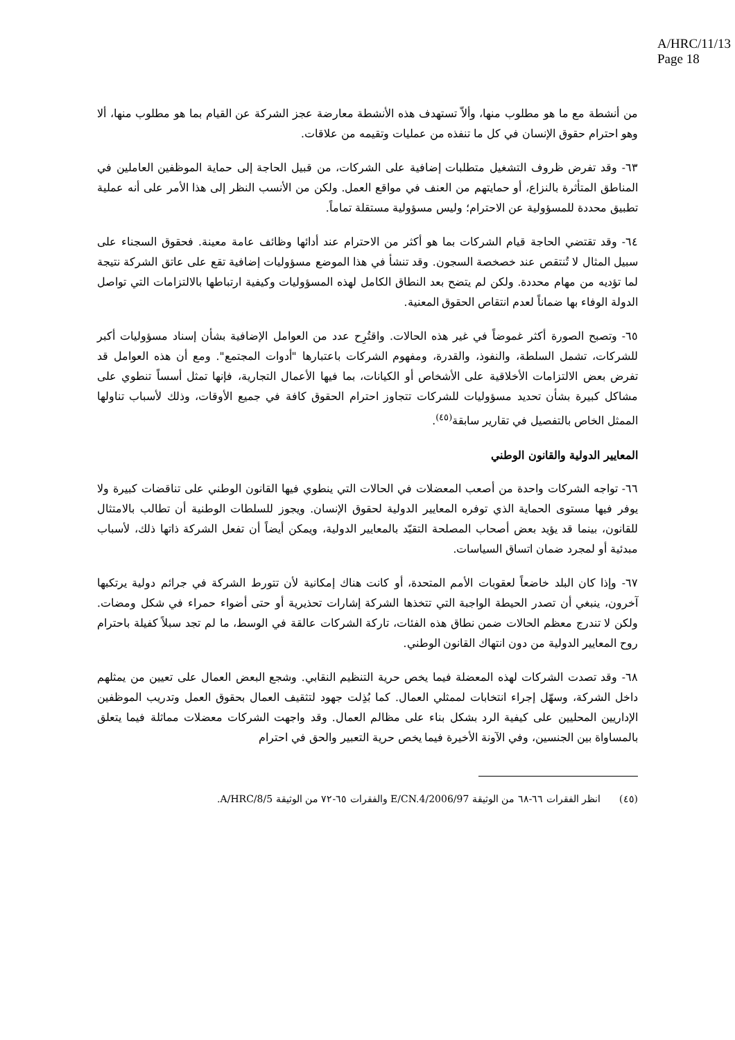A/HRC/11/13
Page 18
من أنشطة مع ما هو مطلوب منها، وألاّ تستهدف هذه الأنشطة معارضة عجز الشركة عن القيام بما هو مطلوب منها، ألا وهو احترام حقوق الإنسان في كل ما تنفذه من عمليات وتقيمه من علاقات.
٦٣- وقد تفرض ظروف التشغيل متطلبات إضافية على الشركات، من قبيل الحاجة إلى حماية الموظفين العاملين في المناطق المتأثرة بالنزاع، أو حمايتهم من العنف في مواقع العمل. ولكن من الأنسب النظر إلى هذا الأمر على أنه عملية تطبيق محددة للمسؤولية عن الاحترام؛ وليس مسؤولية مستقلة تماماً.
٦٤- وقد تقتضي الحاجة قيام الشركات بما هو أكثر من الاحترام عند أدائها وظائف عامة معينة. فحقوق السجناء على سبيل المثال لا تُنتقص عند خصخصة السجون. وقد تنشأ في هذا الموضع مسؤوليات إضافية تقع على عاتق الشركة نتيجة لما تؤديه من مهام محددة. ولكن لم يتضح بعد النطاق الكامل لهذه المسؤوليات وكيفية ارتباطها بالالتزامات التي تواصل الدولة الوفاء بها ضماناً لعدم انتقاص الحقوق المعنية.
٦٥- وتصبح الصورة أكثر غموضاً في غير هذه الحالات. واقتُرِح عدد من العوامل الإضافية بشأن إسناد مسؤوليات أكبر للشركات، تشمل السلطة، والنفوذ، والقدرة، ومفهوم الشركات باعتبارها "أدوات المجتمع". ومع أن هذه العوامل قد تفرض بعض الالتزامات الأخلاقية على الأشخاص أو الكيانات، بما فيها الأعمال التجارية، فإنها تمثل أسساً تنطوي على مشاكل كبيرة بشأن تحديد مسؤوليات للشركات تتجاوز احترام الحقوق كافة في جميع الأوقات، وذلك لأسباب تناولها الممثل الخاص بالتفصيل في تقارير سابقة<sup>(٤٥)</sup>.
المعايير الدولية والقانون الوطني
٦٦- تواجه الشركات واحدة من أصعب المعضلات في الحالات التي ينطوي فيها القانون الوطني على تناقضات كبيرة ولا يوفر فيها مستوى الحماية الذي توفره المعايير الدولية لحقوق الإنسان. ويجوز للسلطات الوطنية أن تطالب بالامتثال للقانون، بينما قد يؤيد بعض أصحاب المصلحة التقيّد بالمعايير الدولية، ويمكن أيضاً أن تفعل الشركة ذاتها ذلك، لأسباب مبدئية أو لمجرد ضمان اتساق السياسات.
٦٧- وإذا كان البلد خاضعاً لعقوبات الأمم المتحدة، أو كانت هناك إمكانية لأن تتورط الشركة في جرائم دولية يرتكبها آخرون، ينبغي أن تصدر الحيطة الواجبة التي تتخذها الشركة إشارات تحذيرية أو حتى أضواء حمراء في شكل ومضات. ولكن لا تندرج معظم الحالات ضمن نطاق هذه الفئات، تاركة الشركات عالقة في الوسط، ما لم تجد سبلاً كفيلة باحترام روح المعايير الدولية من دون انتهاك القانون الوطني.
٦٨- وقد تصدت الشركات لهذه المعضلة فيما يخص حرية التنظيم النقابي. وشجع البعض العمال على تعيين من يمثلهم داخل الشركة، وسهّل إجراء انتخابات لممثلي العمال. كما بُذِلت جهود لتثقيف العمال بحقوق العمل وتدريب الموظفين الإداريين المحليين على كيفية الرد بشكل بناء على مظالم العمال. وقد واجهت الشركات معضلات مماثلة فيما يتعلق بالمساواة بين الجنسين، وفي الآونة الأخيرة فيما يخص حرية التعبير والحق في احترام
(٤٥) انظر الفقرات ٦٦-٦٨ من الوثيقة E/CN.4/2006/97 والفقرات ٦٥-٧٢ من الوثيقة A/HRC/8/5.